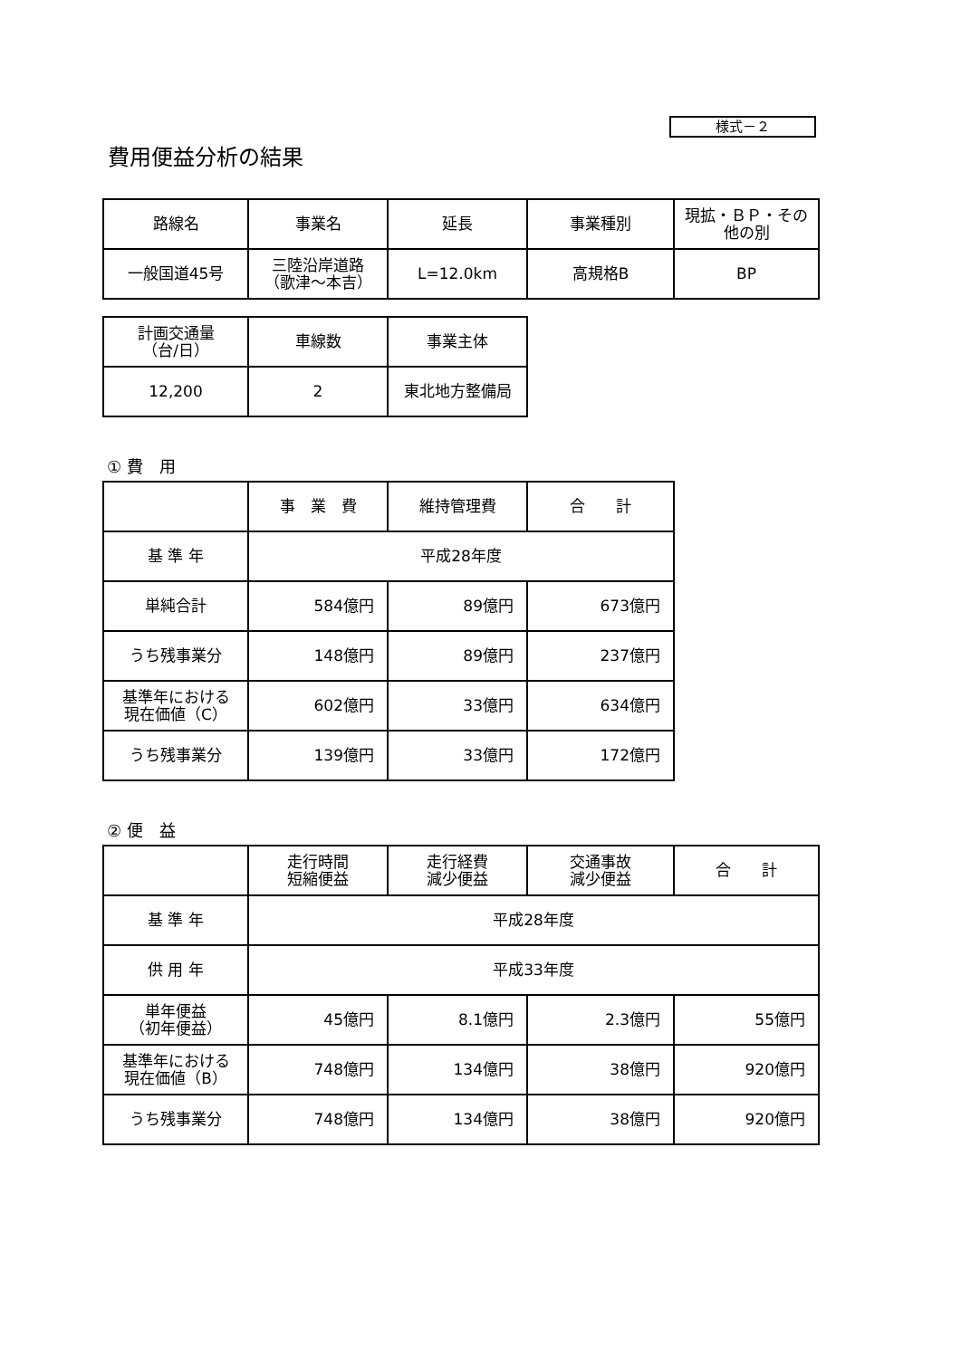様式－２
費用便益分析の結果
| 路線名 | 事業名 | 延長 | 事業種別 | 現拡・ＢＰ・その他の別 |
| --- | --- | --- | --- | --- |
| 一般国道45号 | 三陸沿岸道路 （歌津～本吉） | L=12.0km | 高規格B | BP |
| 計画交通量 （台/日） | 車線数 | 事業主体 |
| --- | --- | --- |
| 12,200 | 2 | 東北地方整備局 |
① 費　用
| | 事 業 費 | 維持管理費 | 合 計 |
| --- | --- | --- | --- |
| 基 準 年 | 平成28年度 | | |
| 単純合計 | 584億円 | 89億円 | 673億円 |
| うち残事業分 | 148億円 | 89億円 | 237億円 |
| 基準年における 現在価値（C） | 602億円 | 33億円 | 634億円 |
| うち残事業分 | 139億円 | 33億円 | 172億円 |
② 便　益
| | 走行時間 短縮便益 | 走行経費 減少便益 | 交通事故 減少便益 | 合 計 |
| --- | --- | --- | --- | --- |
| 基 準 年 | 平成28年度 | | | |
| 供 用 年 | 平成33年度 | | | |
| 単年便益 （初年便益） | 45億円 | 8.1億円 | 2.3億円 | 55億円 |
| 基準年における 現在価値（B） | 748億円 | 134億円 | 38億円 | 920億円 |
| うち残事業分 | 748億円 | 134億円 | 38億円 | 920億円 |